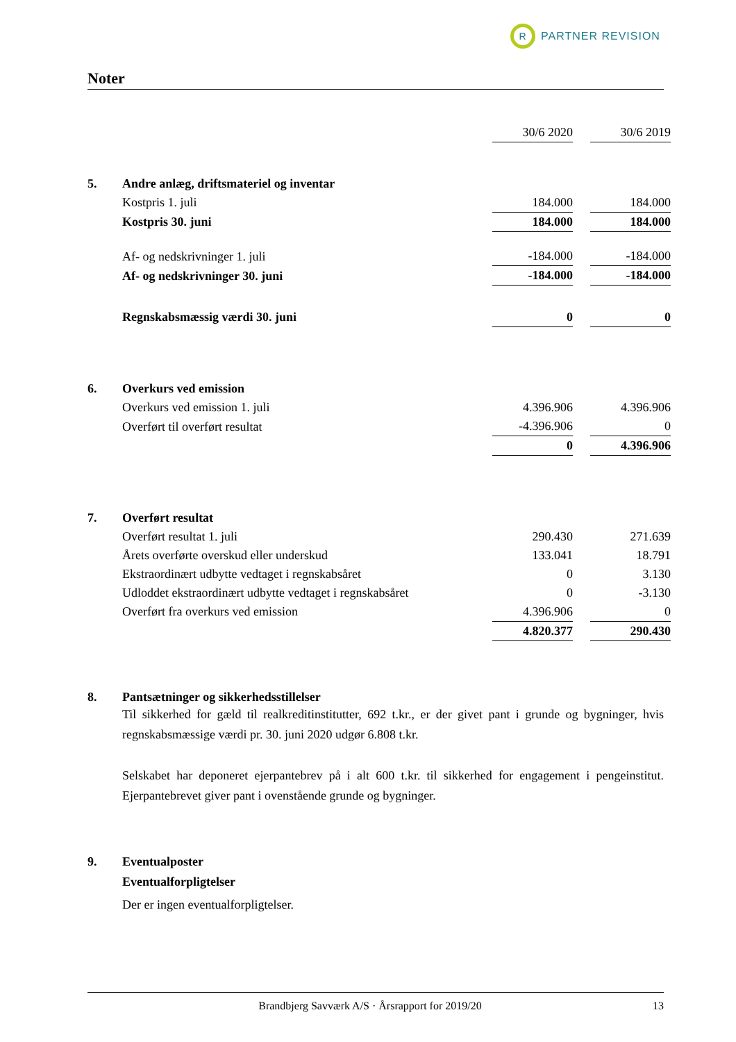R
PARTNER REVISION
Noter
| | | 30/6 2020 | | 30/6 2019 |
| 5. | Andre anlæg, driftsmateriel og inventar | | | |
| | Kostpris 1. juli | 184.000 | | 184.000 |
| | Kostpris 30. juni | 184.000 | | 184.000 |
| | Af- og nedskrivninger 1. juli | -184.000 | | -184.000 |
| | Af- og nedskrivninger 30. juni | -184.000 | | -184.000 |
| | Regnskabsmæssig værdi 30. juni | 0 | | 0 |
| 6. | Overkurs ved emission | | | |
| | Overkurs ved emission 1. juli | 4.396.906 | | 4.396.906 |
| | Overført til overført resultat | -4.396.906 | | 0 |
| | | 0 | | 4.396.906 |
| 7. | Overført resultat | | | |
| | Overført resultat 1. juli | 290.430 | | 271.639 |
| | Årets overførte overskud eller underskud | 133.041 | | 18.791 |
| | Ekstraordinært udbytte vedtaget i regnskabsåret | 0 | | 3.130 |
| | Udloddet ekstraordinært udbytte vedtaget i regnskabsåret | 0 | | -3.130 |
| | Overført fra overkurs ved emission | 4.396.906 | | 0 |
| | | 4.820.377 | | 290.430 |
8. Pantsætninger og sikkerhedsstillelser
Til sikkerhed for gæld til realkreditinstitutter, 692 t.kr., er der givet pant i grunde og bygninger, hvis regnskabsmæssige værdi pr. 30. juni 2020 udgør 6.808 t.kr.
Selskabet har deponeret ejerpantebrev på i alt 600 t.kr. til sikkerhed for engagement i pengeinstitut. Ejerpantebrevet giver pant i ovenstående grunde og bygninger.
9. Eventualposter
Eventualforpligtelser
Der er ingen eventualforpligtelser.
Brandbjerg Savværk A/S · Årsrapport for 2019/20 13